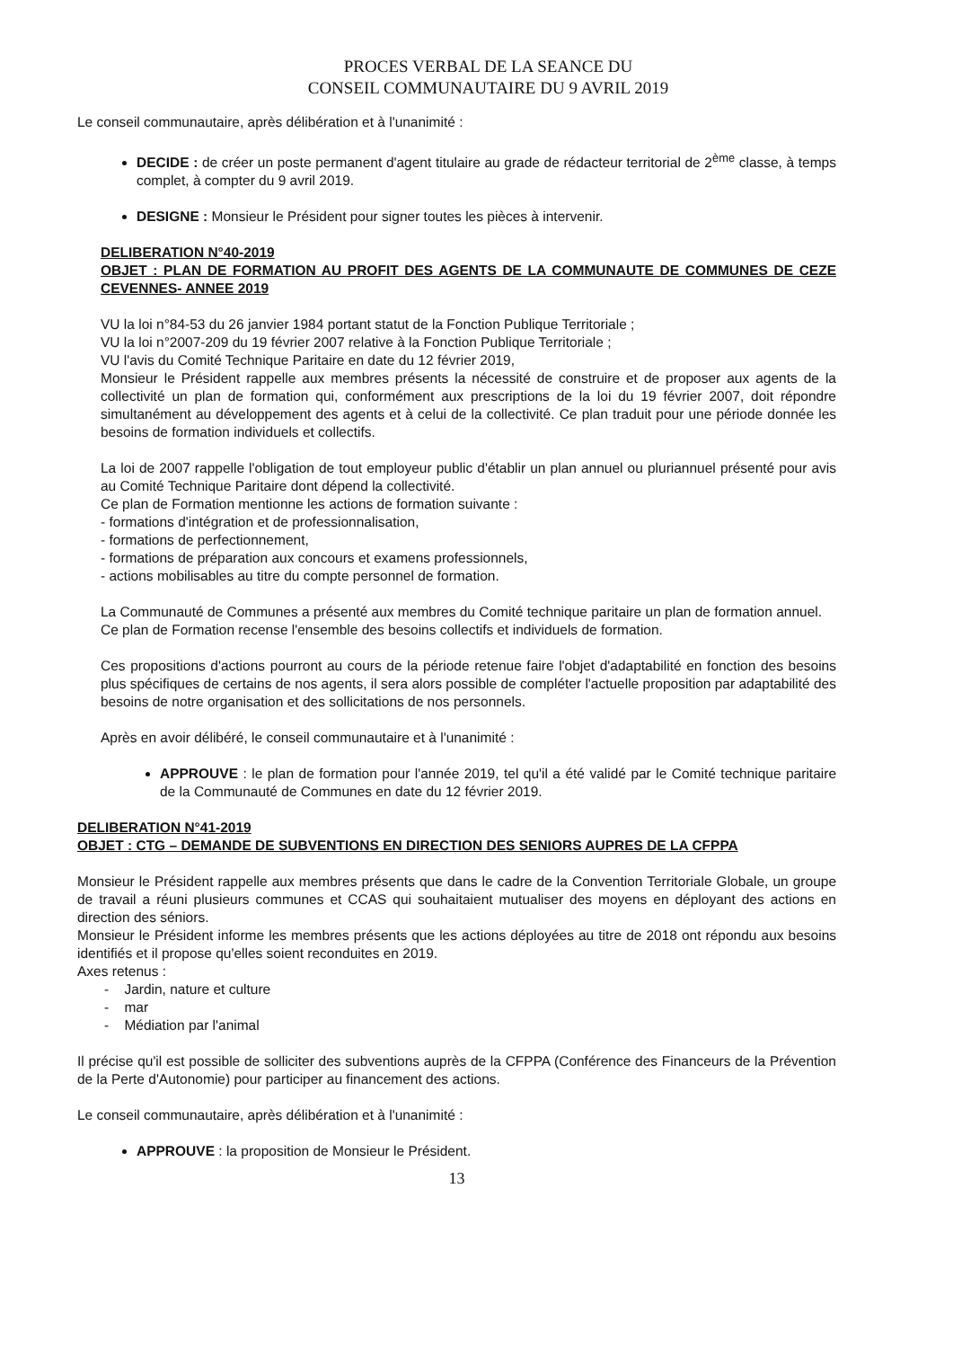PROCES VERBAL DE LA SEANCE DU
CONSEIL COMMUNAUTAIRE DU 9 AVRIL 2019
Le conseil communautaire, après délibération et à l'unanimité :
DECIDE : de créer un poste permanent d'agent titulaire au grade de rédacteur territorial de 2<sup>ème</sup> classe, à temps complet, à compter du 9 avril 2019.
DESIGNE : Monsieur le Président pour signer toutes les pièces à intervenir.
DELIBERATION N°40-2019
OBJET : PLAN DE FORMATION AU PROFIT DES AGENTS DE LA COMMUNAUTE DE COMMUNES DE CEZE CEVENNES- ANNEE 2019
VU la loi n°84-53 du 26 janvier 1984 portant statut de la Fonction Publique Territoriale ;
VU la loi n°2007-209 du 19 février 2007 relative à la Fonction Publique Territoriale ;
VU l'avis du Comité Technique Paritaire en date du 12 février 2019,
Monsieur le Président rappelle aux membres présents la nécessité de construire et de proposer aux agents de la collectivité un plan de formation qui, conformément aux prescriptions de la loi du 19 février 2007, doit répondre simultanément au développement des agents et à celui de la collectivité. Ce plan traduit pour une période donnée les besoins de formation individuels et collectifs.
La loi de 2007 rappelle l'obligation de tout employeur public d'établir un plan annuel ou pluriannuel présenté pour avis au Comité Technique Paritaire dont dépend la collectivité.
Ce plan de Formation mentionne les actions de formation suivante :
- formations d'intégration et de professionnalisation,
- formations de perfectionnement,
- formations de préparation aux concours et examens professionnels,
- actions mobilisables au titre du compte personnel de formation.
La Communauté de Communes a présenté aux membres du Comité technique paritaire un plan de formation annuel.
Ce plan de Formation recense l'ensemble des besoins collectifs et individuels de formation.
Ces propositions d'actions pourront au cours de la période retenue faire l'objet d'adaptabilité en fonction des besoins plus spécifiques de certains de nos agents, il sera alors possible de compléter l'actuelle proposition par adaptabilité des besoins de notre organisation et des sollicitations de nos personnels.
Après en avoir délibéré, le conseil communautaire et à l'unanimité :
APPROUVE : le plan de formation pour l'année 2019, tel qu'il a été validé par le Comité technique paritaire de la Communauté de Communes en date du 12 février 2019.
DELIBERATION N°41-2019
OBJET : CTG – DEMANDE DE SUBVENTIONS EN DIRECTION DES SENIORS AUPRES DE LA CFPPA
Monsieur le Président rappelle aux membres présents que dans le cadre de la Convention Territoriale Globale, un groupe de travail a réuni plusieurs communes et CCAS qui souhaitaient mutualiser des moyens en déployant des actions en direction des séniors.
Monsieur le Président informe les membres présents que les actions déployées au titre de 2018 ont répondu aux besoins identifiés et il propose qu'elles soient reconduites en 2019.
Axes retenus :
- Jardin, nature et culture
- mar
- Médiation par l'animal
Il précise qu'il est possible de solliciter des subventions auprès de la CFPPA (Conférence des Financeurs de la Prévention de la Perte d'Autonomie) pour participer au financement des actions.
Le conseil communautaire, après délibération et à l'unanimité :
APPROUVE : la proposition de Monsieur le Président.
13